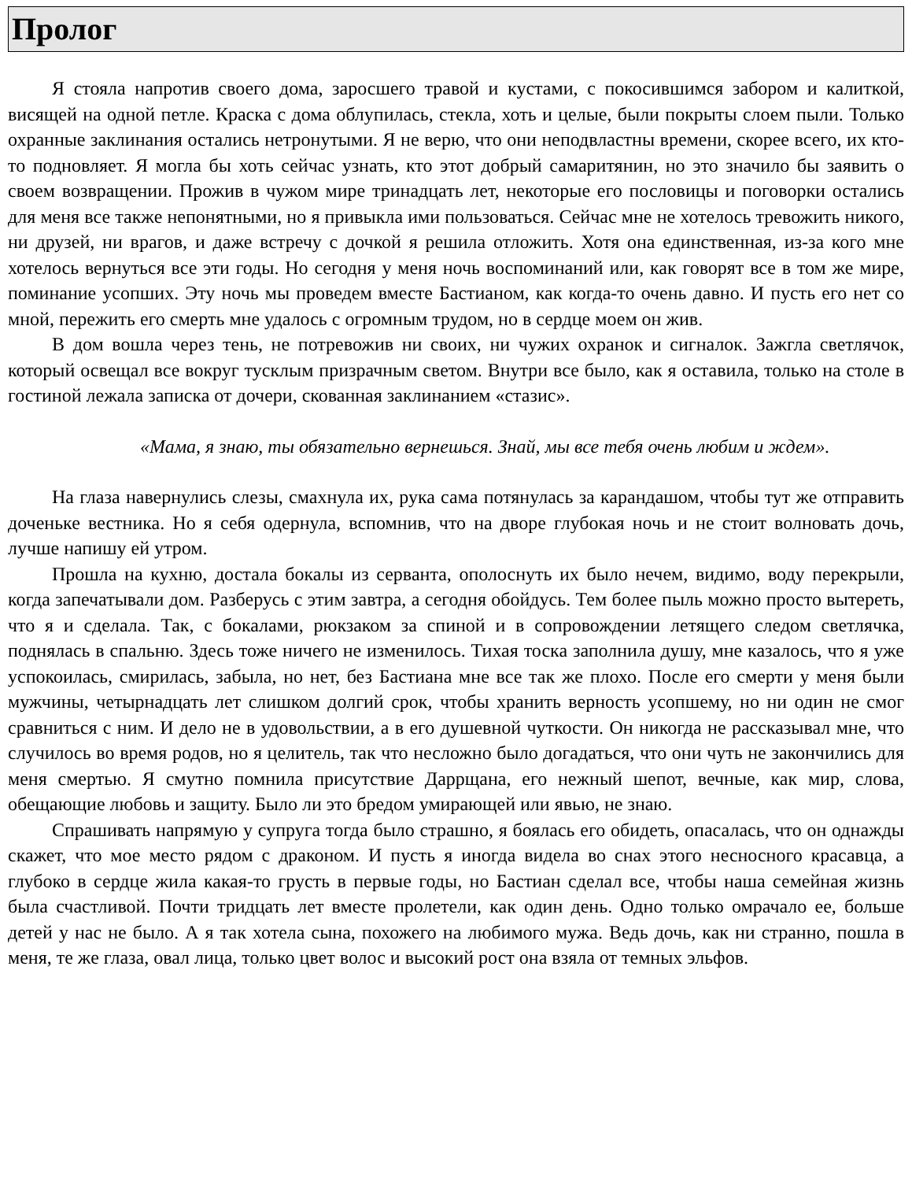Пролог
Я стояла напротив своего дома, заросшего травой и кустами, с покосившимся забором и калиткой, висящей на одной петле. Краска с дома облупилась, стекла, хоть и целые, были покрыты слоем пыли. Только охранные заклинания остались нетронутыми. Я не верю, что они неподвластны времени, скорее всего, их кто-то подновляет. Я могла бы хоть сейчас узнать, кто этот добрый самаритянин, но это значило бы заявить о своем возвращении. Прожив в чужом мире тринадцать лет, некоторые его пословицы и поговорки остались для меня все также непонятными, но я привыкла ими пользоваться. Сейчас мне не хотелось тревожить никого, ни друзей, ни врагов, и даже встречу с дочкой я решила отложить. Хотя она единственная, из-за кого мне хотелось вернуться все эти годы. Но сегодня у меня ночь воспоминаний или, как говорят все в том же мире, поминание усопших. Эту ночь мы проведем вместе Бастианом, как когда-то очень давно. И пусть его нет со мной, пережить его смерть мне удалось с огромным трудом, но в сердце моем он жив.
В дом вошла через тень, не потревожив ни своих, ни чужих охранок и сигналок. Зажгла светлячок, который освещал все вокруг тусклым призрачным светом. Внутри все было, как я оставила, только на столе в гостиной лежала записка от дочери, скованная заклинанием «стазис».
«Мама, я знаю, ты обязательно вернешься. Знай, мы все тебя очень любим и ждем».
На глаза навернулись слезы, смахнула их, рука сама потянулась за карандашом, чтобы тут же отправить доченьке вестника. Но я себя одернула, вспомнив, что на дворе глубокая ночь и не стоит волновать дочь, лучше напишу ей утром.
Прошла на кухню, достала бокалы из серванта, ополоснуть их было нечем, видимо, воду перекрыли, когда запечатывали дом. Разберусь с этим завтра, а сегодня обойдусь. Тем более пыль можно просто вытереть, что я и сделала. Так, с бокалами, рюкзаком за спиной и в сопровождении летящего следом светлячка, поднялась в спальню. Здесь тоже ничего не изменилось. Тихая тоска заполнила душу, мне казалось, что я уже успокоилась, смирилась, забыла, но нет, без Бастиана мне все так же плохо. После его смерти у меня были мужчины, четырнадцать лет слишком долгий срок, чтобы хранить верность усопшему, но ни один не смог сравниться с ним. И дело не в удовольствии, а в его душевной чуткости. Он никогда не рассказывал мне, что случилось во время родов, но я целитель, так что несложно было догадаться, что они чуть не закончились для меня смертью. Я смутно помнила присутствие Даррщана, его нежный шепот, вечные, как мир, слова, обещающие любовь и защиту. Было ли это бредом умирающей или явью, не знаю.
Спрашивать напрямую у супруга тогда было страшно, я боялась его обидеть, опасалась, что он однажды скажет, что мое место рядом с драконом. И пусть я иногда видела во снах этого несносного красавца, а глубоко в сердце жила какая-то грусть в первые годы, но Бастиан сделал все, чтобы наша семейная жизнь была счастливой. Почти тридцать лет вместе пролетели, как один день. Одно только омрачало ее, больше детей у нас не было. А я так хотела сына, похожего на любимого мужа. Ведь дочь, как ни странно, пошла в меня, те же глаза, овал лица, только цвет волос и высокий рост она взяла от темных эльфов.